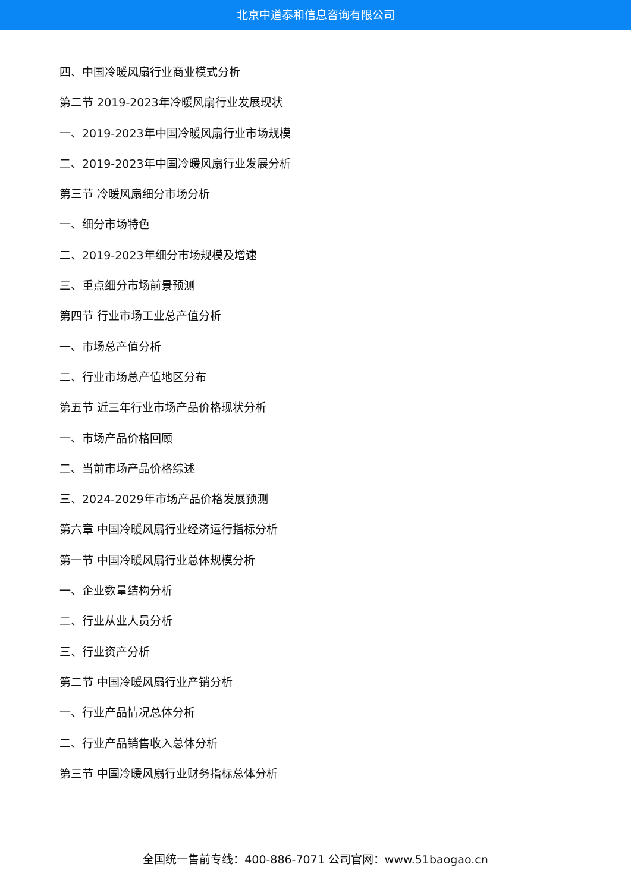北京中道泰和信息咨询有限公司
四、中国冷暖风扇行业商业模式分析
第二节 2019-2023年冷暖风扇行业发展现状
一、2019-2023年中国冷暖风扇行业市场规模
二、2019-2023年中国冷暖风扇行业发展分析
第三节 冷暖风扇细分市场分析
一、细分市场特色
二、2019-2023年细分市场规模及增速
三、重点细分市场前景预测
第四节 行业市场工业总产值分析
一、市场总产值分析
二、行业市场总产值地区分布
第五节 近三年行业市场产品价格现状分析
一、市场产品价格回顾
二、当前市场产品价格综述
三、2024-2029年市场产品价格发展预测
第六章 中国冷暖风扇行业经济运行指标分析
第一节 中国冷暖风扇行业总体规模分析
一、企业数量结构分析
二、行业从业人员分析
三、行业资产分析
第二节 中国冷暖风扇行业产销分析
一、行业产品情况总体分析
二、行业产品销售收入总体分析
第三节 中国冷暖风扇行业财务指标总体分析
全国统一售前专线：400-886-7071 公司官网：www.51baogao.cn